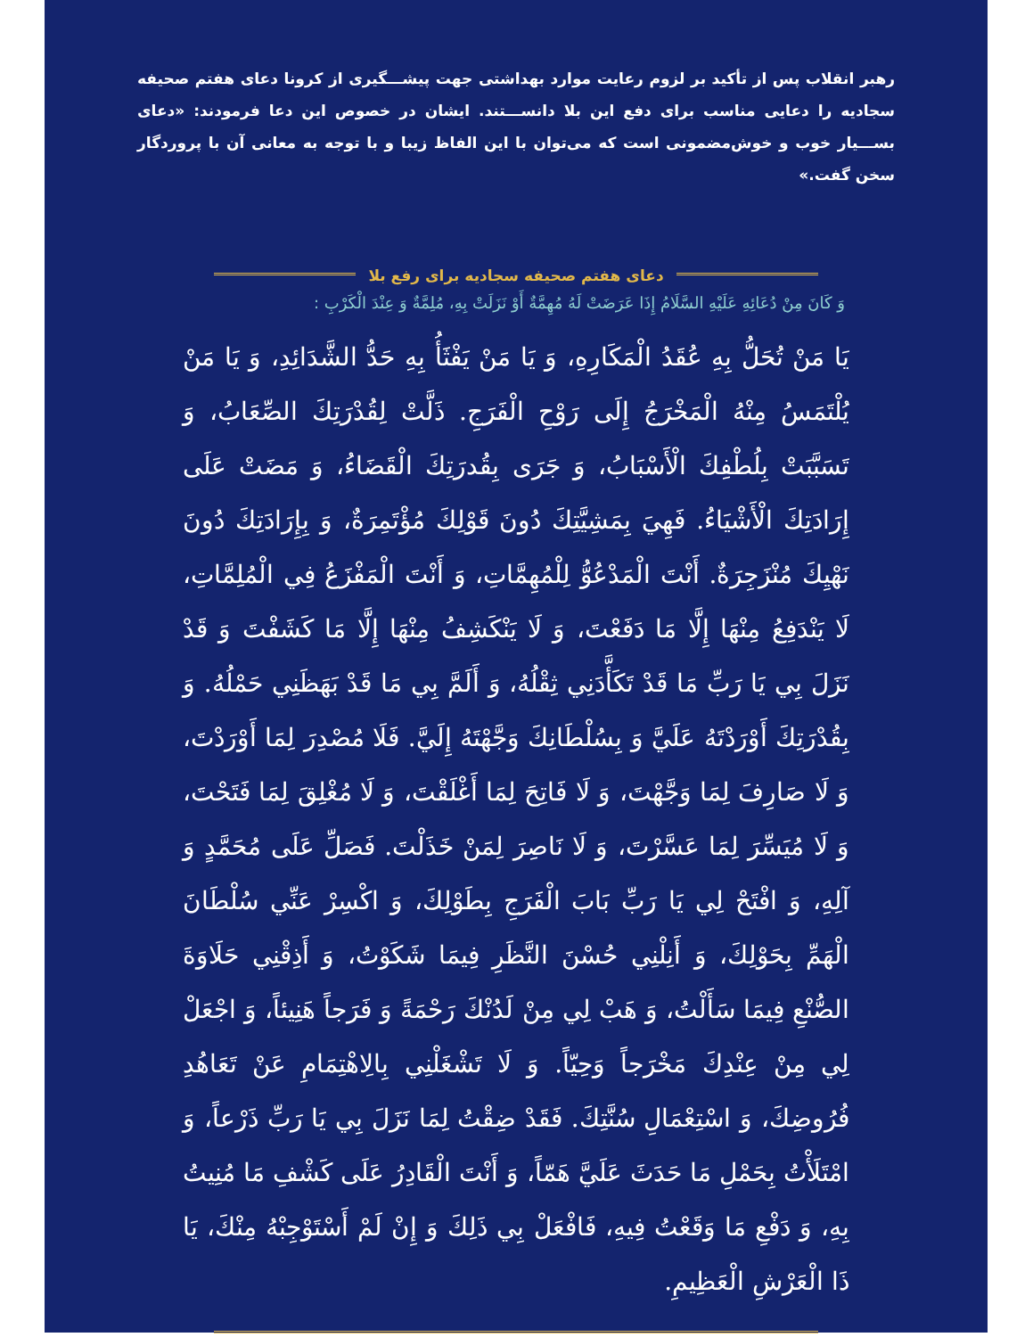رهبر انقلاب پس از تأکید بر لزوم رعایت موارد بهداشتی جهت پیشـــگیری از کرونا دعای هفتم صحیفه سجادیه را دعایی مناسب برای دفع این بلا دانســـتند. ایشان در خصوص این دعا فرمودند: «دعای بســـیار خوب و خوش‌مضمونی است که می‌توان با این الفاظ زیبا و با توجه به معانی آن با پروردگار سخن گفت.»
دعای هفتم صحیفه سجادیه برای رفع بلا
وَ كَانَ مِنْ دُعَائِهِ عَلَيْهِ السَّلَامُ إِذَا عَرَضَتْ لَهُ مُهِمَّةٌ أَوْ نَزَلَتْ بِهِ، مُلِمَّةٌ وَ عِنْدَ الْكَرْبِ :
يَا مَنْ تُحَلُّ بِهِ عُقَدُ الْمَكَارِهِ، وَ يَا مَنْ يَفْثَأُ بِهِ حَدُّ الشَّدَائِدِ، وَ يَا مَنْ يُلْتَمَسُ مِنْهُ الْمَخْرَجُ إِلَى رَوْحِ الْفَرَجِ. ذَلَّتْ لِقُدْرَتِكَ الصِّعَابُ، وَ تَسَبَّبَتْ بِلُطْفِكَ الْأَسْبَابُ، وَ جَرَى بِقُدرَتِكَ الْقَضَاءُ، وَ مَضَتْ عَلَى إِرَادَتِكَ الْأَشْيَاءُ. فَهِيَ بِمَشِيَّتِكَ دُونَ قَوْلِكَ مُؤْتَمِرَةٌ، وَ بِإِرَادَتِكَ دُونَ نَهْيِكَ مُنْزَجِرَةٌ. أَنْتَ الْمَدْعُوُّ لِلْمُهِمَّاتِ، وَ أَنْتَ الْمَفْزَعُ فِي الْمُلِمَّاتِ، لَا يَنْدَفِعُ مِنْهَا إِلَّا مَا دَفَعْتَ، وَ لَا يَنْكَشِفُ مِنْهَا إِلَّا مَا كَشَفْتَ وَ قَدْ نَزَلَ بِي يَا رَبِّ مَا قَدْ تَكَأَّدَنِي ثِقْلُهُ، وَ أَلَمَّ بِي مَا قَدْ بَهَظَنِي حَمْلُهُ. وَ بِقُدْرَتِكَ أَوْرَدْتَهُ عَلَيَّ وَ بِسُلْطَانِكَ وَجَّهْتَهُ إِلَيَّ. فَلَا مُصْدِرَ لِمَا أَوْرَدْتَ، وَ لَا صَارِفَ لِمَا وَجَّهْتَ، وَ لَا فَاتِحَ لِمَا أَغْلَقْتَ، وَ لَا مُغْلِقَ لِمَا فَتَحْتَ، وَ لَا مُيَسِّرَ لِمَا عَسَّرْتَ، وَ لَا نَاصِرَ لِمَنْ خَذَلْتَ. فَصَلِّ عَلَى مُحَمَّدٍ وَ آلِهِ، وَ افْتَحْ لِي يَا رَبِّ بَابَ الْفَرَجِ بِطَوْلِكَ، وَ اكْسِرْ عَنِّي سُلْطَانَ الْهَمِّ بِحَوْلِكَ، وَ أَنِلْنِي حُسْنَ النَّظَرِ فِيمَا شَكَوْتُ، وَ أَذِقْنِي حَلَاوَةَ الصُّنْعِ فِيمَا سَأَلْتُ، وَ هَبْ لِي مِنْ لَدُنْكَ رَحْمَةً وَ فَرَجاً هَنِيئاً، وَ اجْعَلْ لِي مِنْ عِنْدِكَ مَخْرَجاً وَحِيّاً. وَ لَا تَشْغَلْنِي بِالِاهْتِمَامِ عَنْ تَعَاهُدِ فُرُوضِكَ، وَ اسْتِعْمَالِ سُنَّتِكَ. فَقَدْ ضِقْتُ لِمَا نَزَلَ بِي يَا رَبِّ ذَرْعاً، وَ امْتَلَأْتُ بِحَمْلِ مَا حَدَثَ عَلَيَّ هَمّاً، وَ أَنْتَ الْقَادِرُ عَلَى كَشْفِ مَا مُنِيتُ بِهِ، وَ دَفْعِ مَا وَقَعْتُ فِيهِ، فَافْعَلْ بِي ذَلِكَ وَ إِنْ لَمْ أَسْتَوْجِبْهُ مِنْكَ، يَا ذَا الْعَرْشِ الْعَظِيمِ.